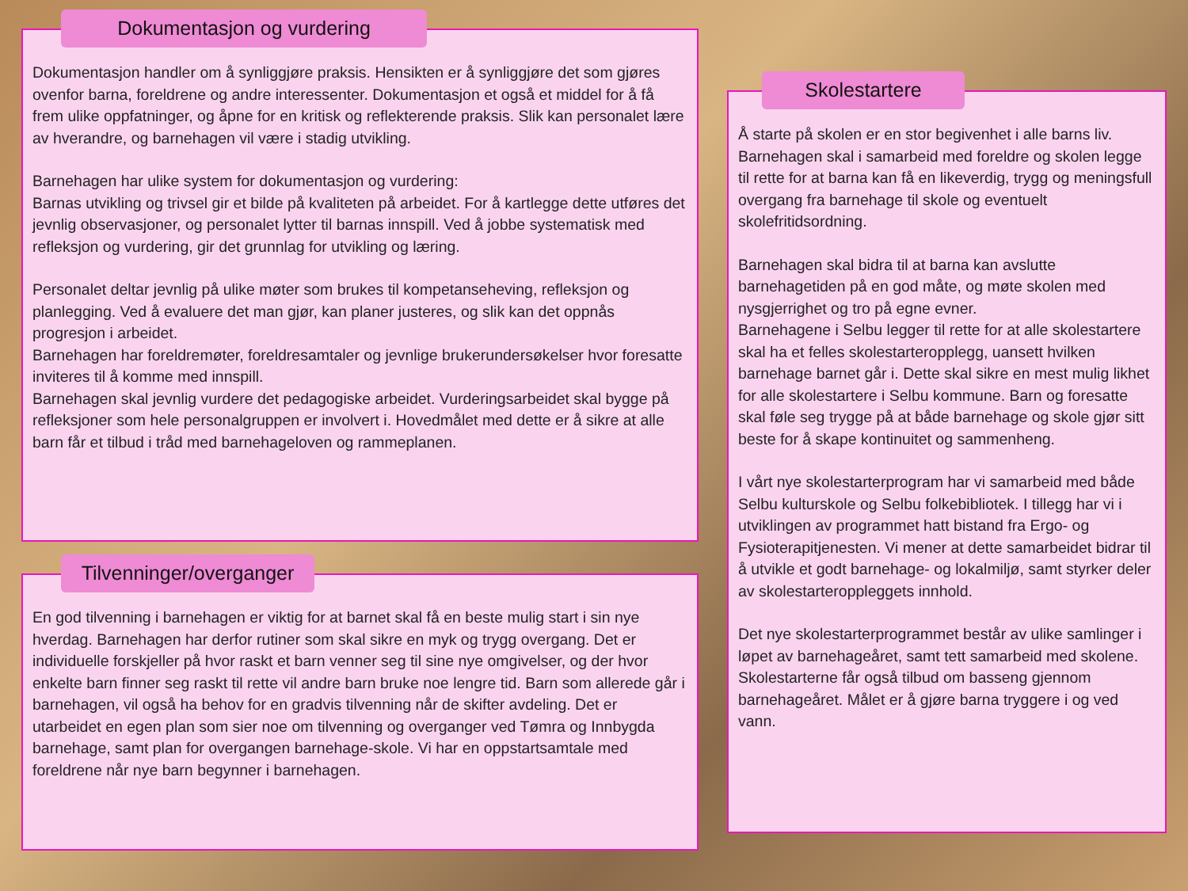Dokumentasjon og vurdering
Dokumentasjon handler om å synliggjøre praksis. Hensikten er å synliggjøre det som gjøres ovenfor barna, foreldrene og andre interessenter. Dokumentasjon et også et middel for å få frem ulike oppfatninger, og åpne for en kritisk og reflekterende praksis. Slik kan personalet lære av hverandre, og barnehagen vil være i stadig utvikling.
Barnehagen har ulike system for dokumentasjon og vurdering:
Barnas utvikling og trivsel gir et bilde på kvaliteten på arbeidet. For å kartlegge dette utføres det jevnlig observasjoner, og personalet lytter til barnas innspill. Ved å jobbe systematisk med refleksjon og vurdering, gir det grunnlag for utvikling og læring.
Personalet deltar jevnlig på ulike møter som brukes til kompetanseheving, refleksjon og planlegging. Ved å evaluere det man gjør, kan planer justeres, og slik kan det oppnås progresjon i arbeidet.
Barnehagen har foreldremøter, foreldresamtaler og jevnlige brukerundersøkelser hvor foresatte inviteres til å komme med innspill.
Barnehagen skal jevnlig vurdere det pedagogiske arbeidet. Vurderingsarbeidet skal bygge på refleksjoner som hele personalgruppen er involvert i. Hovedmålet med dette er å sikre at alle barn får et tilbud i tråd med barnehageloven og rammeplanen.
Tilvenninger/overganger
En god tilvenning i barnehagen er viktig for at barnet skal få en beste mulig start i sin nye hverdag. Barnehagen har derfor rutiner som skal sikre en myk og trygg overgang. Det er individuelle forskjeller på hvor raskt et barn venner seg til sine nye omgivelser, og der hvor enkelte barn finner seg raskt til rette vil andre barn bruke noe lengre tid. Barn som allerede går i barnehagen, vil også ha behov for en gradvis tilvenning når de skifter avdeling. Det er utarbeidet en egen plan som sier noe om tilvenning og overganger ved Tømra og Innbygda barnehage, samt plan for overgangen barnehage-skole. Vi har en oppstartsamtale med foreldrene når nye barn begynner i barnehagen.
Skolestartere
Å starte på skolen er en stor begivenhet i alle barns liv. Barnehagen skal i samarbeid med foreldre og skolen legge til rette for at barna kan få en likeverdig, trygg og meningsfull overgang fra barnehage til skole og eventuelt skolefritidsordning.
Barnehagen skal bidra til at barna kan avslutte barnehagetiden på en god måte, og møte skolen med nysgjerrighet og tro på egne evner.
Barnehagene i Selbu legger til rette for at alle skolestartere skal ha et felles skolestarteropplegg, uansett hvilken barnehage barnet går i. Dette skal sikre en mest mulig likhet for alle skolestartere i Selbu kommune. Barn og foresatte skal føle seg trygge på at både barnehage og skole gjør sitt beste for å skape kontinuitet og sammenheng.
I vårt nye skolestarterprogram har vi samarbeid med både Selbu kulturskole og Selbu folkebibliotek. I tillegg har vi i utviklingen av programmet hatt bistand fra Ergo- og Fysioterapitjenesten. Vi mener at dette samarbeidet bidrar til å utvikle et godt barnehage- og lokalmiljø, samt styrker deler av skolestarteropplеggets innhold.
Det nye skolestarterprogrammet består av ulike samlinger i løpet av barnehageåret, samt tett samarbeid med skolene. Skolestarterne får også tilbud om basseng gjennom barnehageåret. Målet er å gjøre barna tryggere i og ved vann.